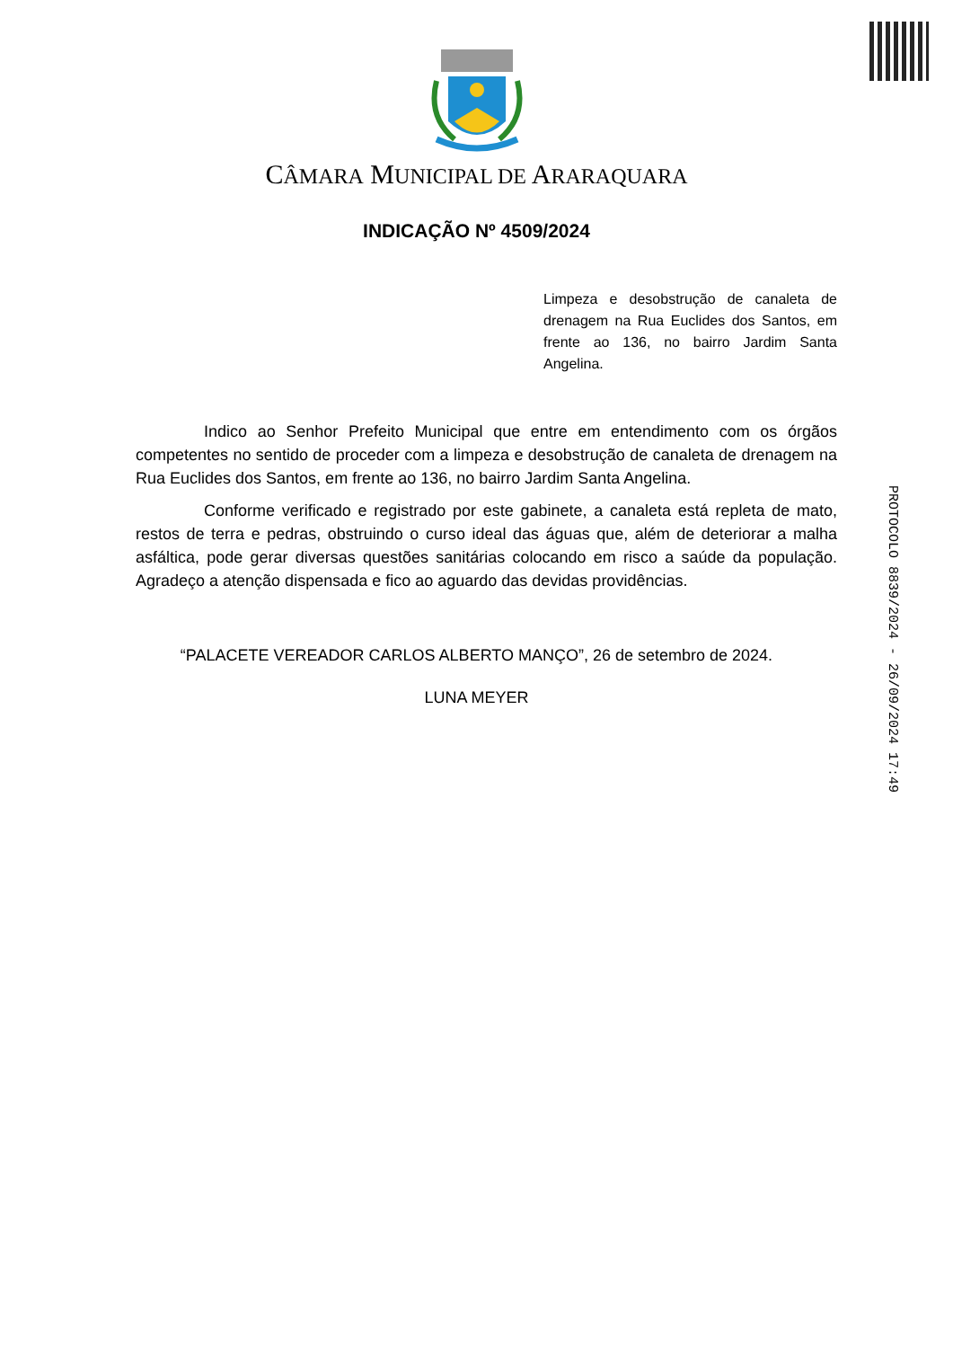CÂMARA MUNICIPAL DE ARARAQUARA
INDICAÇÃO Nº 4509/2024
Limpeza e desobstrução de canaleta de drenagem na Rua Euclides dos Santos, em frente ao 136, no bairro Jardim Santa Angelina.
Indico ao Senhor Prefeito Municipal que entre em entendimento com os órgãos competentes no sentido de proceder com a limpeza e desobstrução de canaleta de drenagem na Rua Euclides dos Santos, em frente ao 136, no bairro Jardim Santa Angelina.
Conforme verificado e registrado por este gabinete, a canaleta está repleta de mato, restos de terra e pedras, obstruindo o curso ideal das águas que, além de deteriorar a malha asfáltica, pode gerar diversas questões sanitárias colocando em risco a saúde da população. Agradeço a atenção dispensada e fico ao aguardo das devidas providências.
“PALACETE VEREADOR CARLOS ALBERTO MANÇO”, 26 de setembro de 2024.
LUNA MEYER
PROTOCOLO 8839/2024 - 26/09/2024 17:49